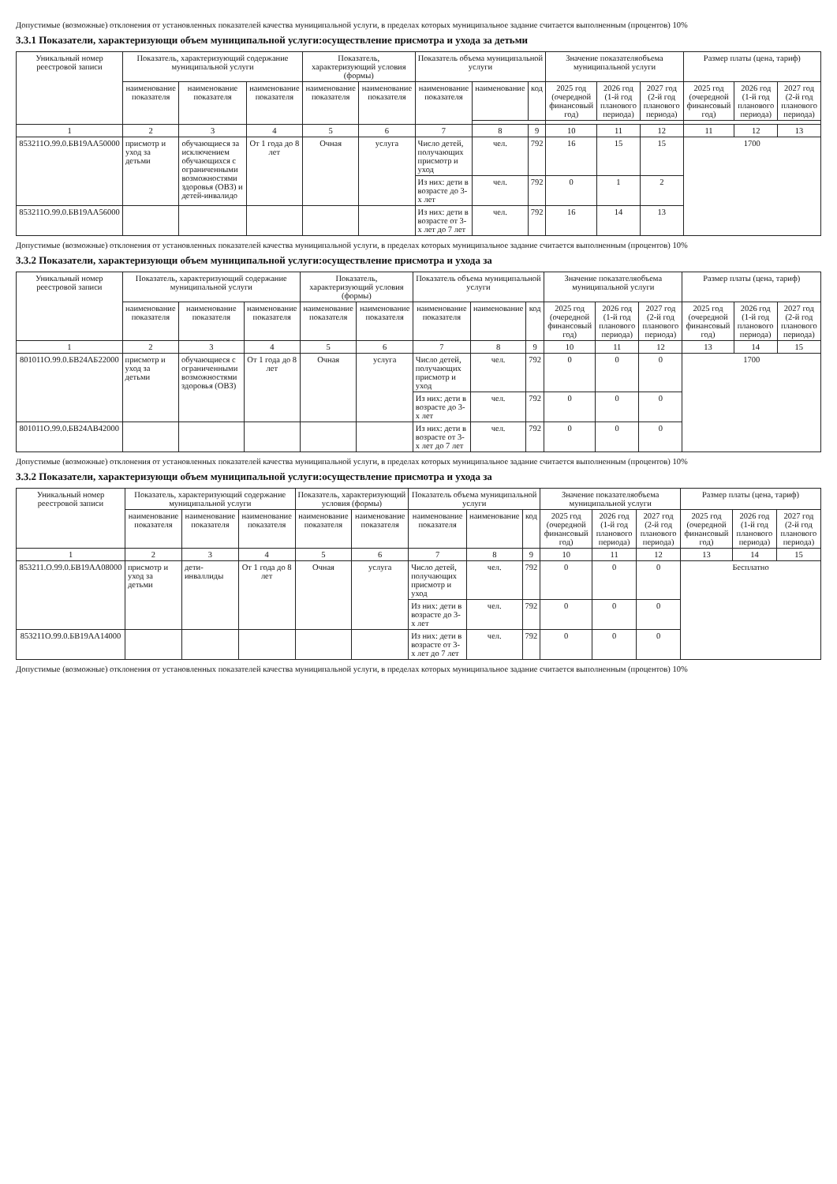Допустимые (возможные) отклонения от установленных показателей качества муниципальной услуги, в пределах которых муниципальное задание считается выполненным (процентов) 10%
3.3.1 Показатели, характеризующи объем муниципальной услуги:осуществление присмотра и ухода за детьми
| Уникальный номер реестровой записи | Показатель, характеризующий содержание муниципальной услуги | | | Показатель, характеризующий условия (формы) | | Показатель объема муниципальной услуги | | | Значение показателяобъема муниципальной услуги | | | Размер платы (цена, тариф) | | |
| --- | --- | --- | --- | --- | --- | --- | --- | --- | --- | --- | --- | --- | --- | --- |
| | наименование показателя | наименование показателя | наименование показателя | наименование показателя | наименование показателя | наименование показателя | наименование | код | 2025 год (очередной финансовый год) | 2026 год (1-й год планового периода) | 2027 год (2-й год планового периода) | 2025 год (очередной финансовый год) | 2026 год (1-й год планового периода) | 2027 год (2-й год планового периода) |
| 1 | 2 | 3 | 4 | 5 | 6 | 7 | 8 | 9 | 10 | 11 | 12 | 11 | 12 | 13 |
| 853211О.99.0.БВ19АА50000 | присмотр и уход за детьми | обучающиеся за исключением обучающихся с ограниченными возможностями здоровья (ОВЗ) и детей-инвалидо | От 1 года до 8 лет | Очная | услуга | Число детей, получающих присмотр и уход | чел. | 792 | 16 | 15 | 15 | 1700 | | |
| | | | | | | Из них: дети в возрасте до 3-х лет | чел. | 792 | 0 | 1 | 2 | | | |
| 853211О.99.0.БВ19АА56000 | | | | | | Из них: дети в возрасте от 3-х лет до 7 лет | чел. | 792 | 16 | 14 | 13 | | | |
Допустимые (возможные) отклонения от установленных показателей качества муниципальной услуги, в пределах которых муниципальное задание считается выполненным (процентов) 10%
3.3.2 Показатели, характеризующи объем муниципальной услуги:осуществление присмотра и ухода за
| Уникальный номер реестровой записи | Показатель, характеризующий содержание муниципальной услуги | | | Показатель, характеризующий условия (формы) | | Показатель объема муниципальной услуги | | | Значение показателяобъема муниципальной услуги | | | Размер платы (цена, тариф) | | |
| --- | --- | --- | --- | --- | --- | --- | --- | --- | --- | --- | --- | --- | --- | --- |
| | наименование показателя | наименование показателя | наименование показателя | наименование показателя | наименование показателя | наименование показателя | наименование | код | 2025 год (очередной финансовый год) | 2026 год (1-й год планового периода) | 2027 год (2-й год планового периода) | 2025 год (очередной финансовый год) | 2026 год (1-й год планового периода) | 2027 год (2-й год планового периода) |
| 1 | 2 | 3 | 4 | 5 | 6 | 7 | 8 | 9 | 10 | 11 | 12 | 13 | 14 | 15 |
| 801011О.99.0.БВ24АБ22000 | присмотр и уход за детьми | обучающиеся с ограниченными возможностями здоровья (ОВЗ) | От 1 года до 8 лет | Очная | услуга | Число детей, получающих присмотр и уход | чел. | 792 | 0 | 0 | 0 | 1700 | | |
| | | | | | | Из них: дети в возрасте до 3-х лет | чел. | 792 | 0 | 0 | 0 | | | |
| 801011О.99.0.БВ24АВ42000 | | | | | | Из них: дети в возрасте от 3-х лет до 7 лет | чел. | 792 | 0 | 0 | 0 | | | |
Допустимые (возможные) отклонения от установленных показателей качества муниципальной услуги, в пределах которых муниципальное задание считается выполненным (процентов) 10%
3.3.2 Показатели, характеризующи объем муниципальной услуги:осуществление присмотра и ухода за
| Уникальный номер реестровой записи | Показатель, характеризующий содержание муниципальной услуги | | | Показатель, характеризующий условия (формы) | | Показатель объема муниципальной услуги | | | Значение показателяобъема муниципальной услуги | | | Размер платы (цена, тариф) | | |
| --- | --- | --- | --- | --- | --- | --- | --- | --- | --- | --- | --- | --- | --- | --- |
| | наименование показателя | наименование показателя | наименование показателя | наименование показателя | наименование показателя | наименование показателя | наименование | код | 2025 год (очередной финансовый год) | 2026 год (1-й год планового периода) | 2027 год (2-й год планового периода) | 2025 год (очередной финансовый год) | 2026 год (1-й год планового периода) | 2027 год (2-й год планового периода) |
| 1 | 2 | 3 | 4 | 5 | 6 | 7 | 8 | 9 | 10 | 11 | 12 | 13 | 14 | 15 |
| 853211.О.99.0.БВ19АА08000 | присмотр и уход за детьми | дети-инваллиды | От 1 года до 8 лет | Очная | услуга | Число детей, получающих присмотр и уход | чел. | 792 | 0 | 0 | 0 | Бесплатно | | |
| | | | | | | Из них: дети в возрасте до 3-х лет | чел. | 792 | 0 | 0 | 0 | | | |
| 853211О.99.0.БВ19АА14000 | | | | | | Из них: дети в возрасте от 3-х лет до 7 лет | чел. | 792 | 0 | 0 | 0 | | | |
Допустимые (возможные) отклонения от установленных показателей качества муниципальной услуги, в пределах которых муниципальное задание считается выполненным (процентов) 10%